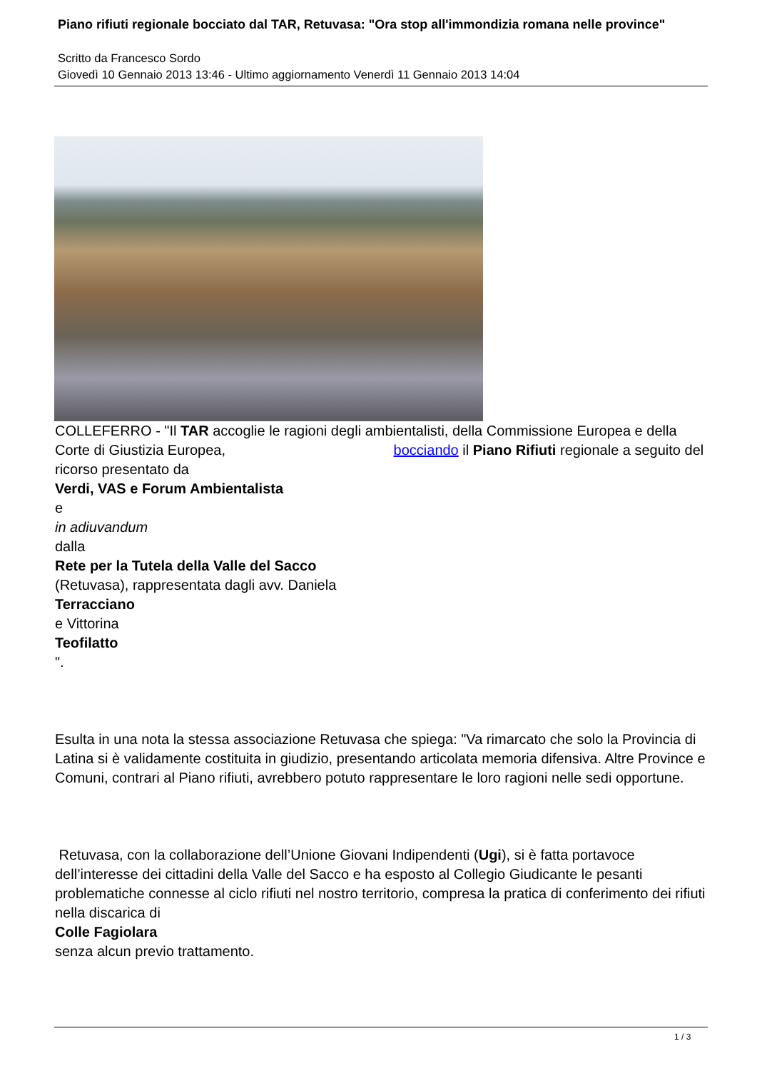Piano rifiuti regionale bocciato dal TAR, Retuvasa: "Ora stop all'immondizia romana nelle province"
Scritto da Francesco Sordo
Giovedì 10 Gennaio 2013 13:46 - Ultimo aggiornamento Venerdì 11 Gennaio 2013 14:04
COLLEFERRO - "Il TAR accoglie le ragioni degli ambientalisti, della Commissione Europea e della Corte di Giustizia Europea, bocciando il Piano Rifiuti regionale a seguito del ricorso presentato da
Verdi, VAS e Forum Ambientalista
e
in adiuvandum
dalla
Rete per la Tutela della Valle del Sacco
(Retuvasa), rappresentata dagli avv. Daniela
Terracciano
e Vittorina
Teofilatto
".
Esulta in una nota la stessa associazione Retuvasa che spiega: "Va rimarcato che solo la Provincia di Latina si è validamente costituita in giudizio, presentando articolata memoria difensiva. Altre Province e Comuni, contrari al Piano rifiuti, avrebbero potuto rappresentare le loro ragioni nelle sedi opportune.
Retuvasa, con la collaborazione dell’Unione Giovani Indipendenti (Ugi), si è fatta portavoce dell’interesse dei cittadini della Valle del Sacco e ha esposto al Collegio Giudicante le pesanti problematiche connesse al ciclo rifiuti nel nostro territorio, compresa la pratica di conferimento dei rifiuti nella discarica di
Colle Fagiolara
senza alcun previo trattamento.
1 / 3